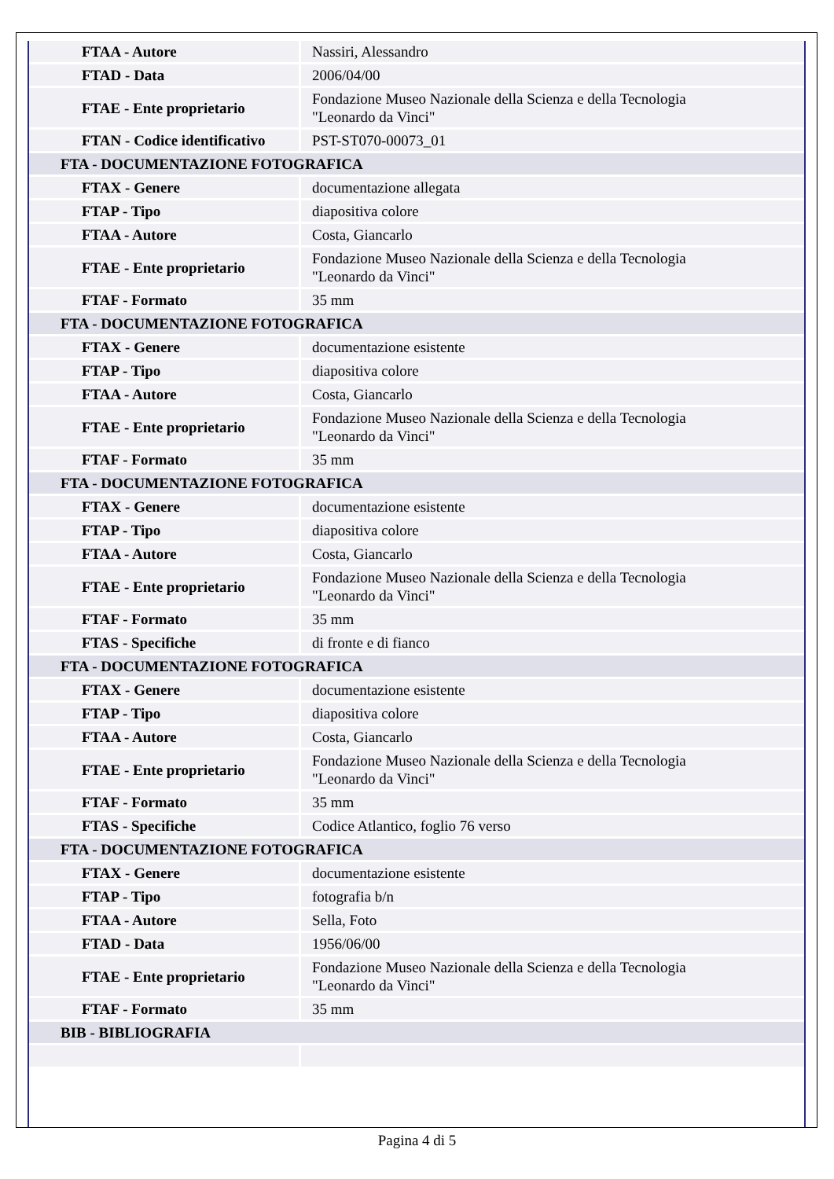| FTAA - Autore | Nassiri, Alessandro |
| FTAD - Data | 2006/04/00 |
| FTAE - Ente proprietario | Fondazione Museo Nazionale della Scienza e della Tecnologia "Leonardo da Vinci" |
| FTAN - Codice identificativo | PST-ST070-00073_01 |
| FTA - DOCUMENTAZIONE FOTOGRAFICA | |
| FTAX - Genere | documentazione allegata |
| FTAP - Tipo | diapositiva colore |
| FTAA - Autore | Costa, Giancarlo |
| FTAE - Ente proprietario | Fondazione Museo Nazionale della Scienza e della Tecnologia "Leonardo da Vinci" |
| FTAF - Formato | 35 mm |
| FTA - DOCUMENTAZIONE FOTOGRAFICA | |
| FTAX - Genere | documentazione esistente |
| FTAP - Tipo | diapositiva colore |
| FTAA - Autore | Costa, Giancarlo |
| FTAE - Ente proprietario | Fondazione Museo Nazionale della Scienza e della Tecnologia "Leonardo da Vinci" |
| FTAF - Formato | 35 mm |
| FTA - DOCUMENTAZIONE FOTOGRAFICA | |
| FTAX - Genere | documentazione esistente |
| FTAP - Tipo | diapositiva colore |
| FTAA - Autore | Costa, Giancarlo |
| FTAE - Ente proprietario | Fondazione Museo Nazionale della Scienza e della Tecnologia "Leonardo da Vinci" |
| FTAF - Formato | 35 mm |
| FTAS - Specifiche | di fronte e di fianco |
| FTA - DOCUMENTAZIONE FOTOGRAFICA | |
| FTAX - Genere | documentazione esistente |
| FTAP - Tipo | diapositiva colore |
| FTAA - Autore | Costa, Giancarlo |
| FTAE - Ente proprietario | Fondazione Museo Nazionale della Scienza e della Tecnologia "Leonardo da Vinci" |
| FTAF - Formato | 35 mm |
| FTAS - Specifiche | Codice Atlantico, foglio 76 verso |
| FTA - DOCUMENTAZIONE FOTOGRAFICA | |
| FTAX - Genere | documentazione esistente |
| FTAP - Tipo | fotografia b/n |
| FTAA - Autore | Sella, Foto |
| FTAD - Data | 1956/06/00 |
| FTAE - Ente proprietario | Fondazione Museo Nazionale della Scienza e della Tecnologia "Leonardo da Vinci" |
| FTAF - Formato | 35 mm |
| BIB - BIBLIOGRAFIA | |
Pagina 4 di 5